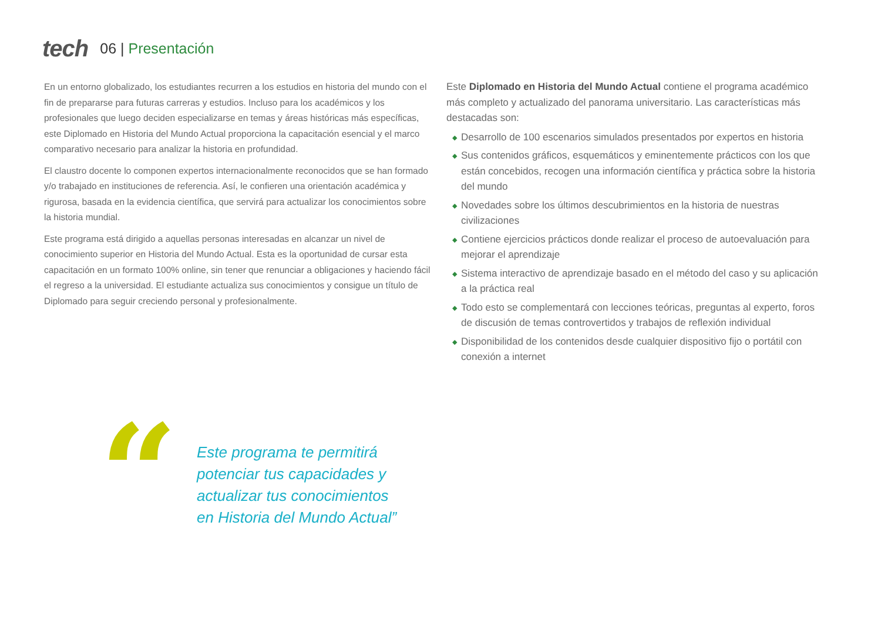tech
06 | Presentación
En un entorno globalizado, los estudiantes recurren a los estudios en historia del mundo con el fin de prepararse para futuras carreras y estudios. Incluso para los académicos y los profesionales que luego deciden especializarse en temas y áreas históricas más específicas, este Diplomado en Historia del Mundo Actual proporciona la capacitación esencial y el marco comparativo necesario para analizar la historia en profundidad.
El claustro docente lo componen expertos internacionalmente reconocidos que se han formado y/o trabajado en instituciones de referencia. Así, le confieren una orientación académica y rigurosa, basada en la evidencia científica, que servirá para actualizar los conocimientos sobre la historia mundial.
Este programa está dirigido a aquellas personas interesadas en alcanzar un nivel de conocimiento superior en Historia del Mundo Actual. Esta es la oportunidad de cursar esta capacitación en un formato 100% online, sin tener que renunciar a obligaciones y haciendo fácil el regreso a la universidad. El estudiante actualiza sus conocimientos y consigue un título de Diplomado para seguir creciendo personal y profesionalmente.
Este Diplomado en Historia del Mundo Actual contiene el programa académico más completo y actualizado del panorama universitario. Las características más destacadas son:
◆ Desarrollo de 100 escenarios simulados presentados por expertos en historia
◆ Sus contenidos gráficos, esquemáticos y eminentemente prácticos con los que están concebidos, recogen una información científica y práctica sobre la historia del mundo
◆ Novedades sobre los últimos descubrimientos en la historia de nuestras civilizaciones
◆ Contiene ejercicios prácticos donde realizar el proceso de autoevaluación para mejorar el aprendizaje
◆ Sistema interactivo de aprendizaje basado en el método del caso y su aplicación a la práctica real
◆ Todo esto se complementará con lecciones teóricas, preguntas al experto, foros de discusión de temas controvertidos y trabajos de reflexión individual
◆ Disponibilidad de los contenidos desde cualquier dispositivo fijo o portátil con conexión a internet
“
Este programa te permitirá
potenciar tus capacidades y
actualizar tus conocimientos
en Historia del Mundo Actual”